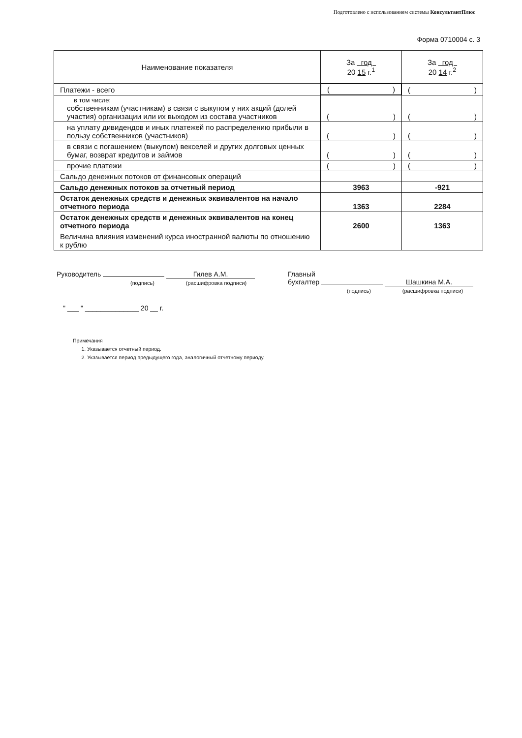Подготовлено с использованием системы КонсультантПлюс
Форма 0710004 с. 3
| Наименование показателя | За год 20 15 г.<sup>1</sup> | За год 20 14 г.<sup>2</sup> |
| --- | --- | --- |
| Платежи - всего | ( ) | ( ) |
| в том числе: собственникам (участникам) в связи с выкупом у них акций (долей участия) организации или их выходом из состава участников | ( ) | ( ) |
| на уплату дивидендов и иных платежей по распределению прибыли в пользу собственников (участников) | ( ) | ( ) |
| в связи с погашением (выкупом) векселей и других долговых ценных бумаг, возврат кредитов и займов | ( ) | ( ) |
| прочие платежи | ( ) | ( ) |
| Сальдо денежных потоков от финансовых операций | | |
| Сальдо денежных потоков за отчетный период | 3963 | -921 |
| Остаток денежных средств и денежных эквивалентов на начало отчетного периода | 1363 | 2284 |
| Остаток денежных средств и денежных эквивалентов на конец отчетного периода | 2600 | 1363 |
| Величина влияния изменений курса иностранной валюты по отношению к рублю | | |
Руководитель Гилев А.М.
(подпись) (расшифровка подписи)
Главный
бухгалтер Шашкина М.А.
(подпись) (расшифровка подписи)
" ___ " ______________ 20 __ г.
Примечания
1. Указывается отчетный период.
2. Указывается период предыдущего года, аналогичный отчетному периоду.